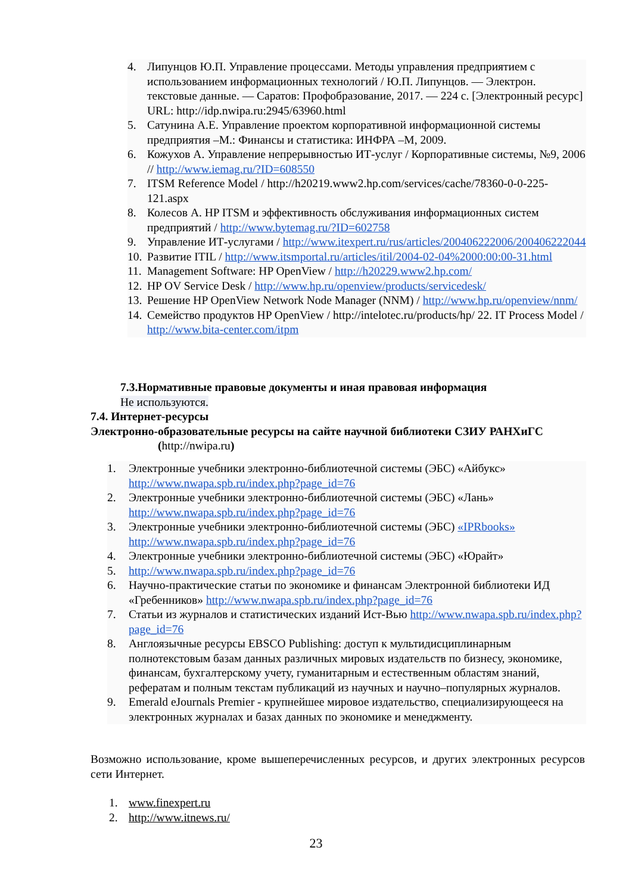4. Липунцов Ю.П. Управление процессами. Методы управления предприятием с использованием информационных технологий / Ю.П. Липунцов. — Электрон. текстовые данные. — Саратов: Профобразование, 2017. — 224 c. [Электронный ресурс] URL: http://idp.nwipa.ru:2945/63960.html
5. Сатунина А.Е. Управление проектом корпоративной информационной системы предприятия –М.: Финансы и статистика: ИНФРА –М, 2009.
6. Кожухов А. Управление непрерывностью ИТ-услуг / Корпоративные системы, №9, 2006 // http://www.iemag.ru/?ID=608550
7. ITSM Reference Model / http://h20219.www2.hp.com/services/cache/78360-0-0-225-121.aspx
8. Колесов А. HP ITSM и эффективность обслуживания информационных систем предприятий / http://www.bytemag.ru/?ID=602758
9. Управление ИТ-услугами / http://www.itexpert.ru/rus/articles/200406222006/200406222044
10. Развитие ITIL / http://www.itsmportal.ru/articles/itil/2004-02-04%2000:00:00-31.html
11. Management Software: HP OpenView / http://h20229.www2.hp.com/
12. HP OV Service Desk / http://www.hp.ru/openview/products/servicedesk/
13. Решение HP OpenView Network Node Manager (NNM) / http://www.hp.ru/openview/nnm/
14. Семейство продуктов HP OpenView / http://intelotec.ru/products/hp/ 22. IT Process Model / http://www.bita-center.com/itpm
7.3.Нормативные правовые документы и иная правовая информация
Не используются.
7.4. Интернет-ресурсы
Электронно-образовательные ресурсы на сайте научной библиотеки СЗИУ РАНХиГС
(http://nwipa.ru)
1. Электронные учебники электронно-библиотечной системы (ЭБС) «Айбукс» http://www.nwapa.spb.ru/index.php?page_id=76
2. Электронные учебники электронно-библиотечной системы (ЭБС) «Лань» http://www.nwapa.spb.ru/index.php?page_id=76
3. Электронные учебники электронно-библиотечной системы (ЭБС) «IPRbooks» http://www.nwapa.spb.ru/index.php?page_id=76
4. Электронные учебники электронно-библиотечной системы (ЭБС) «Юрайт»
5. http://www.nwapa.spb.ru/index.php?page_id=76
6. Научно-практические статьи по экономике и финансам Электронной библиотеки ИД «Гребенников» http://www.nwapa.spb.ru/index.php?page_id=76
7. Статьи из журналов и статистических изданий Ист-Вью http://www.nwapa.spb.ru/index.php?page_id=76
8. Англоязычные ресурсы EBSCO Publishing: доступ к мультидисциплинарным полнотекстовым базам данных различных мировых издательств по бизнесу, экономике, финансам, бухгалтерскому учету, гуманитарным и естественным областям знаний, рефератам и полным текстам публикаций из научных и научно–популярных журналов.
9. Emerald eJournals Premier - крупнейшее мировое издательство, специализирующееся на электронных журналах и базах данных по экономике и менеджменту.
Возможно использование, кроме вышеперечисленных ресурсов, и других электронных ресурсов сети Интернет.
1. www.finexpert.ru
2. http://www.itnews.ru/
23